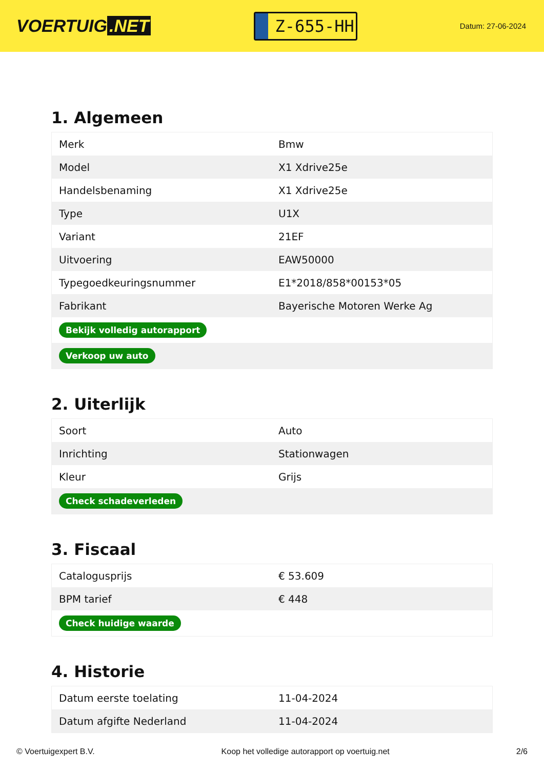VOERTUIG.NET
Z-655-HH
Datum: 27-06-2024
1. Algemeen
| Merk | Bmw |
| Model | X1 Xdrive25e |
| Handelsbenaming | X1 Xdrive25e |
| Type | U1X |
| Variant | 21EF |
| Uitvoering | EAW50000 |
| Typegoedkeuringsnummer | E1*2018/858*00153*05 |
| Fabrikant | Bayerische Motoren Werke Ag |
| Bekijk volledig autorapport | |
| Verkoop uw auto | |
2. Uiterlijk
| Soort | Auto |
| Inrichting | Stationwagen |
| Kleur | Grijs |
| Check schadeverleden | |
3. Fiscaal
| Catalogusprijs | € 53.609 |
| BPM tarief | € 448 |
| Check huidige waarde | |
4. Historie
| Datum eerste toelating | 11-04-2024 |
| Datum afgifte Nederland | 11-04-2024 |
© Voertuigexpert B.V. Koop het volledige autorapport op voertuig.net 2/6